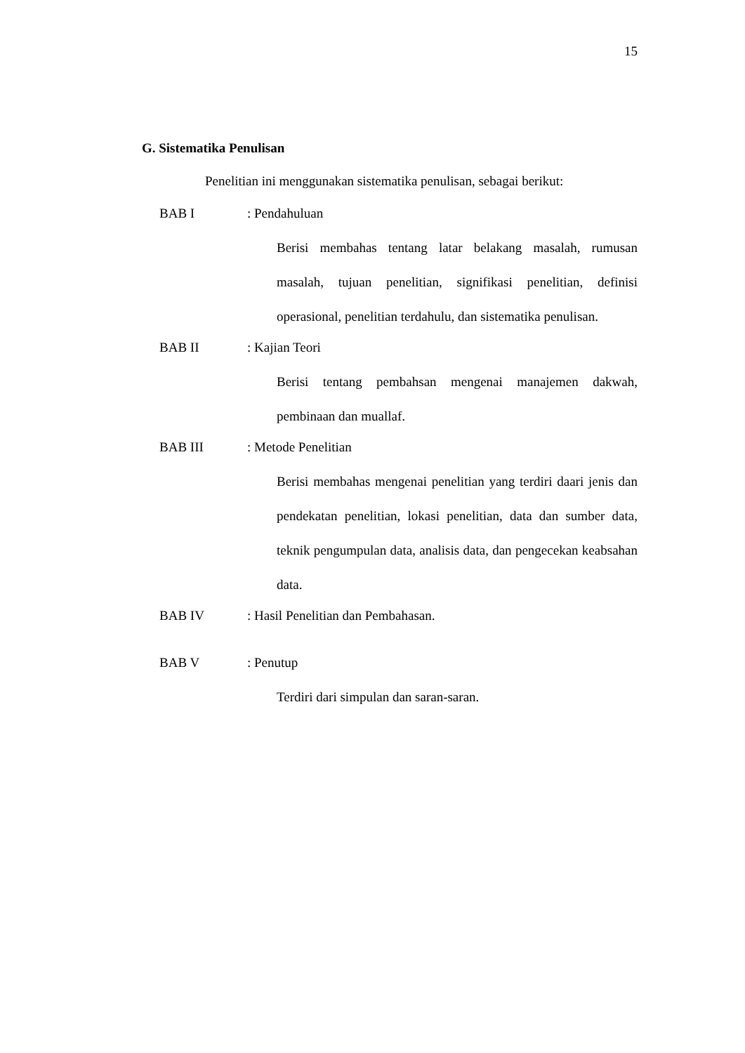15
G. Sistematika Penulisan
Penelitian ini menggunakan sistematika penulisan, sebagai berikut:
BAB I: Pendahuluan
Berisi membahas tentang latar belakang masalah, rumusan masalah, tujuan penelitian, signifikasi penelitian, definisi operasional, penelitian terdahulu, dan sistematika penulisan.
BAB II: Kajian Teori
Berisi tentang pembahsan mengenai manajemen dakwah, pembinaan dan muallaf.
BAB III: Metode Penelitian
Berisi membahas mengenai penelitian yang terdiri daari jenis dan pendekatan penelitian, lokasi penelitian, data dan sumber data, teknik pengumpulan data, analisis data, dan pengecekan keabsahan data.
BAB IV: Hasil Penelitian dan Pembahasan.
BAB V: Penutup
Terdiri dari simpulan dan saran-saran.